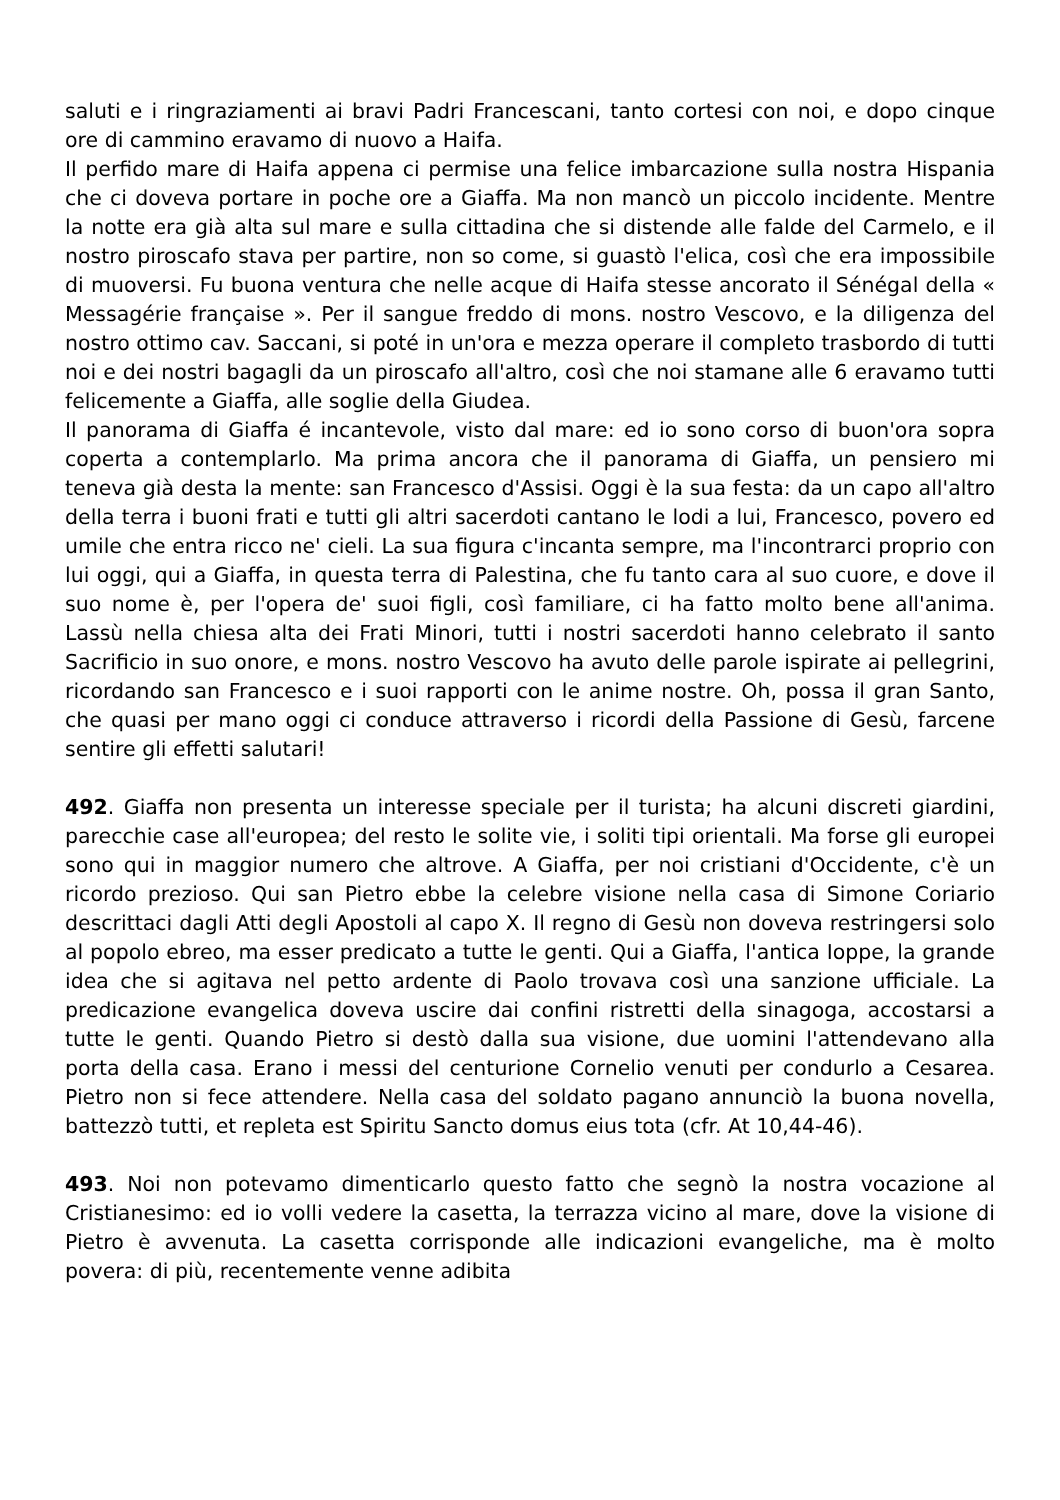saluti e i ringraziamenti ai bravi Padri Francescani, tanto cortesi con noi, e dopo cinque ore di cammino eravamo di nuovo a Haifa.
Il perfido mare di Haifa appena ci permise una felice imbarcazione sulla nostra Hispania che ci doveva portare in poche ore a Giaffa. Ma non mancò un piccolo incidente. Mentre la notte era già alta sul mare e sulla cittadina che si distende alle falde del Carmelo, e il nostro piroscafo stava per partire, non so come, si guastò l'elica, così che era impossibile di muoversi. Fu buona ventura che nelle acque di Haifa stesse ancorato il Sénégal della « Messagérie française ». Per il sangue freddo di mons. nostro Vescovo, e la diligenza del nostro ottimo cav. Saccani, si poté in un'ora e mezza operare il completo trasbordo di tutti noi e dei nostri bagagli da un piroscafo all'altro, così che noi stamane alle 6 eravamo tutti felicemente a Giaffa, alle soglie della Giudea.
Il panorama di Giaffa é incantevole, visto dal mare: ed io sono corso di buon'ora sopra coperta a contemplarlo. Ma prima ancora che il panorama di Giaffa, un pensiero mi teneva già desta la mente: san Francesco d'Assisi. Oggi è la sua festa: da un capo all'altro della terra i buoni frati e tutti gli altri sacerdoti cantano le lodi a lui, Francesco, povero ed umile che entra ricco ne' cieli. La sua figura c'incanta sempre, ma l'incontrarci proprio con lui oggi, qui a Giaffa, in questa terra di Palestina, che fu tanto cara al suo cuore, e dove il suo nome è, per l'opera de' suoi figli, così familiare, ci ha fatto molto bene all'anima. Lassù nella chiesa alta dei Frati Minori, tutti i nostri sacerdoti hanno celebrato il santo Sacrificio in suo onore, e mons. nostro Vescovo ha avuto delle parole ispirate ai pellegrini, ricordando san Francesco e i suoi rapporti con le anime nostre. Oh, possa il gran Santo, che quasi per mano oggi ci conduce attraverso i ricordi della Passione di Gesù, farcene sentire gli effetti salutari!
492. Giaffa non presenta un interesse speciale per il turista; ha alcuni discreti giardini, parecchie case all'europea; del resto le solite vie, i soliti tipi orientali. Ma forse gli europei sono qui in maggior numero che altrove. A Giaffa, per noi cristiani d'Occidente, c'è un ricordo prezioso. Qui san Pietro ebbe la celebre visione nella casa di Simone Coriario descrittaci dagli Atti degli Apostoli al capo X. Il regno di Gesù non doveva restringersi solo al popolo ebreo, ma esser predicato a tutte le genti. Qui a Giaffa, l'antica Ioppe, la grande idea che si agitava nel petto ardente di Paolo trovava così una sanzione ufficiale. La predicazione evangelica doveva uscire dai confini ristretti della sinagoga, accostarsi a tutte le genti. Quando Pietro si destò dalla sua visione, due uomini l'attendevano alla porta della casa. Erano i messi del centurione Cornelio venuti per condurlo a Cesarea. Pietro non si fece attendere. Nella casa del soldato pagano annunciò la buona novella, battezzò tutti, et repleta est Spiritu Sancto domus eius tota (cfr. At 10,44-46).
493. Noi non potevamo dimenticarlo questo fatto che segnò la nostra vocazione al Cristianesimo: ed io volli vedere la casetta, la terrazza vicino al mare, dove la visione di Pietro è avvenuta. La casetta corrisponde alle indicazioni evangeliche, ma è molto povera: di più, recentemente venne adibita